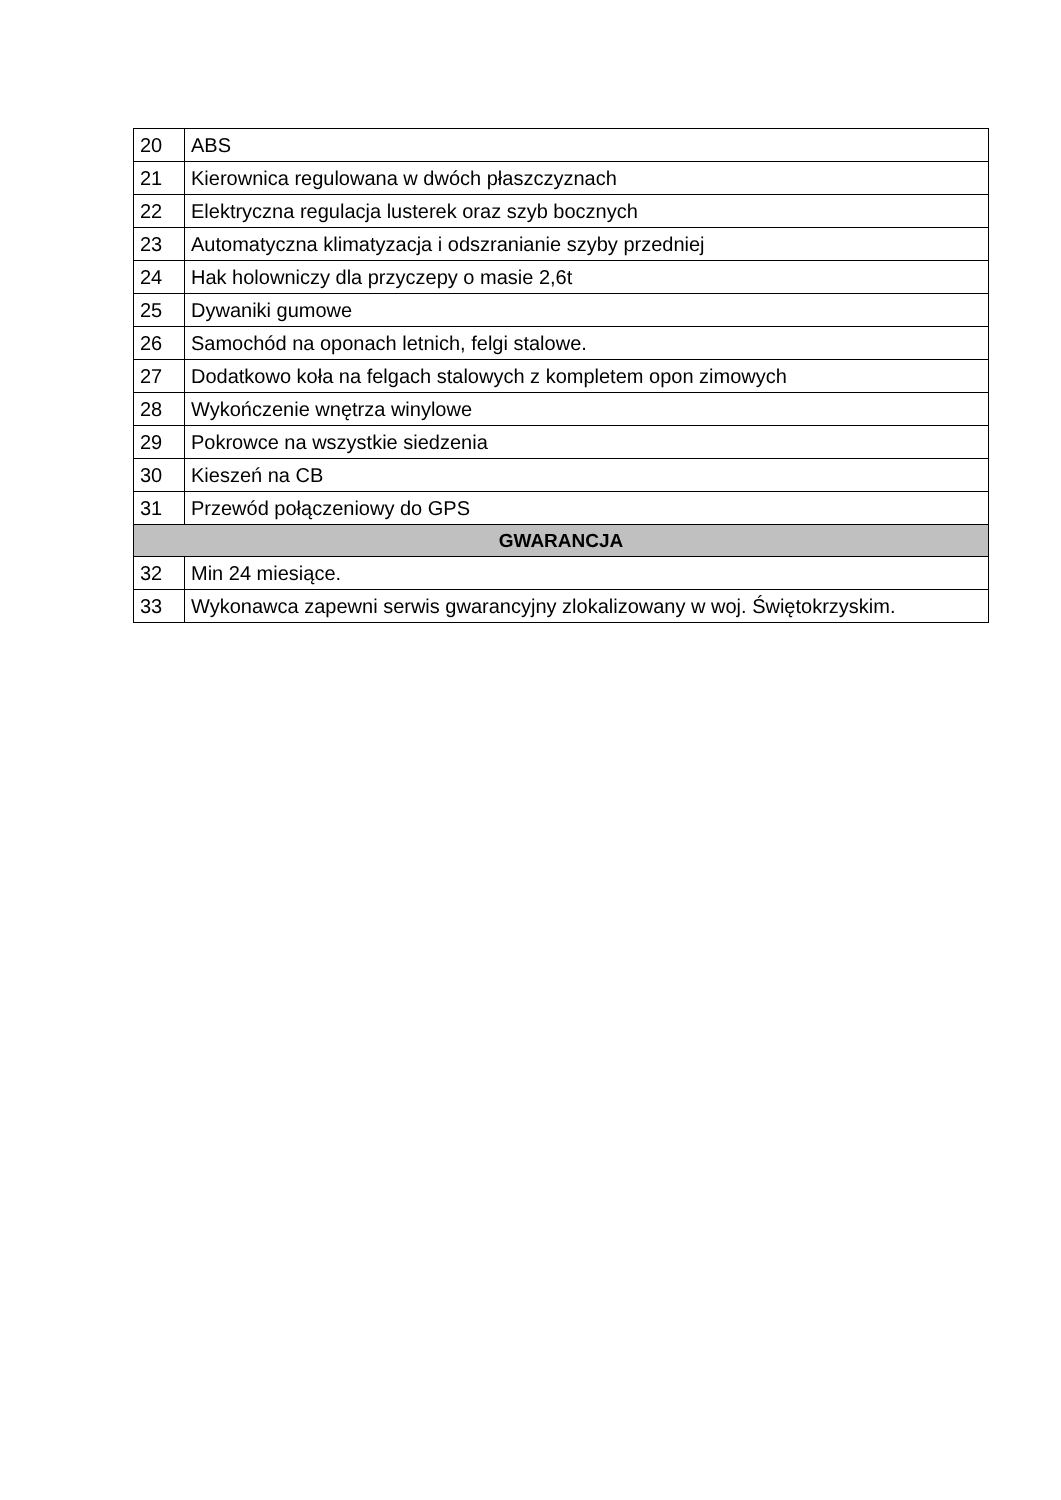| 20 | ABS |
| 21 | Kierownica regulowana w dwóch płaszczyznach |
| 22 | Elektryczna regulacja lusterek oraz szyb bocznych |
| 23 | Automatyczna klimatyzacja i odszranianie szyby przedniej |
| 24 | Hak holowniczy dla przyczepy o masie 2,6t |
| 25 | Dywaniki gumowe |
| 26 | Samochód na oponach letnich, felgi stalowe. |
| 27 | Dodatkowo koła na felgach stalowych z kompletem opon zimowych |
| 28 | Wykończenie wnętrza winylowe |
| 29 | Pokrowce na wszystkie siedzenia |
| 30 | Kieszeń na CB |
| 31 | Przewód połączeniowy do GPS |
| GWARANCJA | |
| 32 | Min 24 miesiące. |
| 33 | Wykonawca zapewni serwis gwarancyjny zlokalizowany w woj. Świętokrzyskim. |